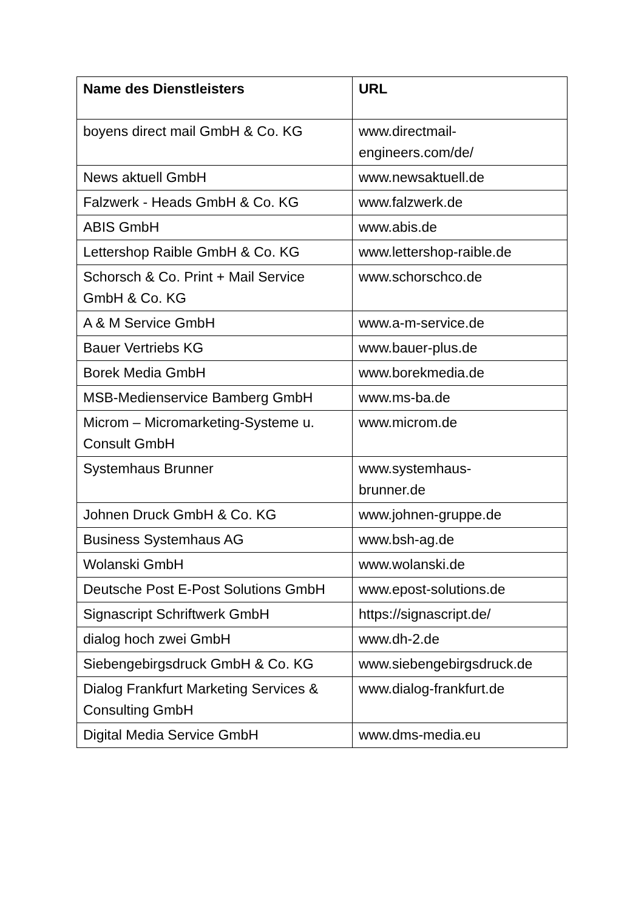| Name des Dienstleisters | URL |
| --- | --- |
| boyens direct mail GmbH & Co. KG | www.directmail- engineers.com/de/ |
| News aktuell GmbH | www.newsaktuell.de |
| Falzwerk - Heads GmbH & Co. KG | www.falzwerk.de |
| ABIS GmbH | www.abis.de |
| Lettershop Raible GmbH & Co. KG | www.lettershop-raible.de |
| Schorsch & Co. Print + Mail Service GmbH & Co. KG | www.schorschco.de |
| A & M Service GmbH | www.a-m-service.de |
| Bauer Vertriebs KG | www.bauer-plus.de |
| Borek Media GmbH | www.borekmedia.de |
| MSB-Medienservice Bamberg GmbH | www.ms-ba.de |
| Microm – Micromarketing-Systeme u. Consult GmbH | www.microm.de |
| Systemhaus Brunner | www.systemhaus- brunner.de |
| Johnen Druck GmbH & Co. KG | www.johnen-gruppe.de |
| Business Systemhaus AG | www.bsh-ag.de |
| Wolanski GmbH | www.wolanski.de |
| Deutsche Post E-Post Solutions GmbH | www.epost-solutions.de |
| Signascript Schriftwerk GmbH | https://signascript.de/ |
| dialog hoch zwei GmbH | www.dh-2.de |
| Siebengebirgsdruck GmbH & Co. KG | www.siebengebirgsdruck.de |
| Dialog Frankfurt Marketing Services & Consulting GmbH | www.dialog-frankfurt.de |
| Digital Media Service GmbH | www.dms-media.eu |